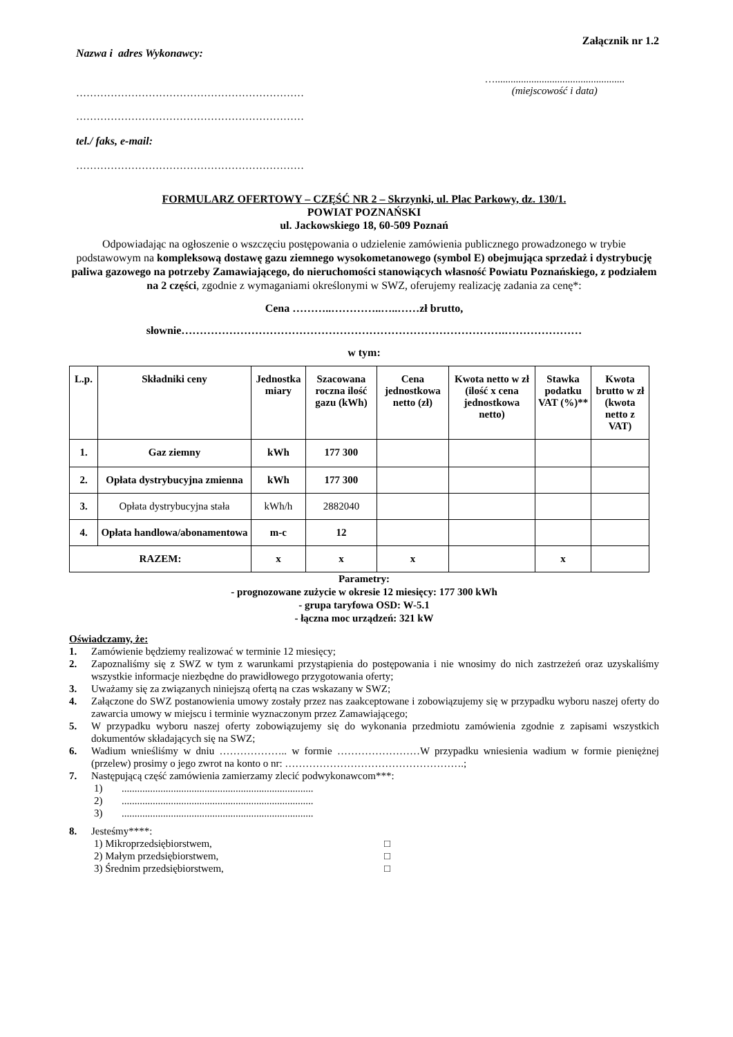Załącznik nr 1.2
Nazwa i adres Wykonawcy:
…………………………………………………………
…………………………………………………………
…..................................................
(miejscowość i data)
tel./ faks, e-mail:
…………………………………………………………
FORMULARZ OFERTOWY – CZĘŚĆ NR 2 – Skrzynki, ul. Plac Parkowy, dz. 130/1.
POWIAT POZNAŃSKI
ul. Jackowskiego 18, 60-509 Poznań
Odpowiadając na ogłoszenie o wszczęciu postępowania o udzielenie zamówienia publicznego prowadzonego w trybie podstawowym na kompleksową dostawę gazu ziemnego wysokometanowego (symbol E) obejmująca sprzedaż i dystrybucję paliwa gazowego na potrzeby Zamawiającego, do nieruchomości stanowiących własność Powiatu Poznańskiego, z podziałem na 2 części, zgodnie z wymaganiami określonymi w SWZ, oferujemy realizację zadania za cenę*:
Cena ………..…………..…..……zł brutto,
słownie…………………………………………………………………………….…………………
w tym:
| L.p. | Składniki ceny | Jednostka miary | Szacowana roczna ilość gazu (kWh) | Cena jednostkowa netto (zł) | Kwota netto w zł (ilość x cena jednostkowa netto) | Stawka podatku VAT (%)** | Kwota brutto w zł (kwota netto z VAT) |
| 1. | Gaz ziemny | kWh | 177 300 | | | | |
| 2. | Opłata dystrybucyjna zmienna | kWh | 177 300 | | | | |
| 3. | Opłata dystrybucyjna stała | kWh/h | 2882040 | | | | |
| 4. | Opłata handlowa/abonamentowa | m-c | 12 | | | | |
| RAZEM: | | x | x | x | | x | |
Parametry:
- prognozowane zużycie w okresie 12 miesięcy: 177 300 kWh
- grupa taryfowa OSD: W-5.1
- łączna moc urządzeń: 321 kW
Oświadczamy, że:
1. Zamówienie będziemy realizować w terminie 12 miesięcy;
2. Zapoznaliśmy się z SWZ w tym z warunkami przystąpienia do postępowania i nie wnosimy do nich zastrzeżeń oraz uzyskaliśmy wszystkie informacje niezbędne do prawidłowego przygotowania oferty;
3. Uważamy się za związanych niniejszą ofertą na czas wskazany w SWZ;
4. Załączone do SWZ postanowienia umowy zostały przez nas zaakceptowane i zobowiązujemy się w przypadku wyboru naszej oferty do zawarcia umowy w miejscu i terminie wyznaczonym przez Zamawiającego;
5. W przypadku wyboru naszej oferty zobowiązujemy się do wykonania przedmiotu zamówienia zgodnie z zapisami wszystkich dokumentów składających się na SWZ;
6. Wadium wnieśliśmy w dniu ……………….. w formie ……………………W przypadku wniesienia wadium w formie pieniężnej (przelew) prosimy o jego zwrot na konto o nr: …………………………………………….;
7. Następującą część zamówienia zamierzamy zlecić podwykonawcom***:
1)..........................................................................
2)..........................................................................
3)..........................................................................
8. Jesteśmy****:
1) Mikroprzedsiębiorstwem, □
2) Małym przedsiębiorstwem, □
3) Średnim przedsiębiorstwem, □